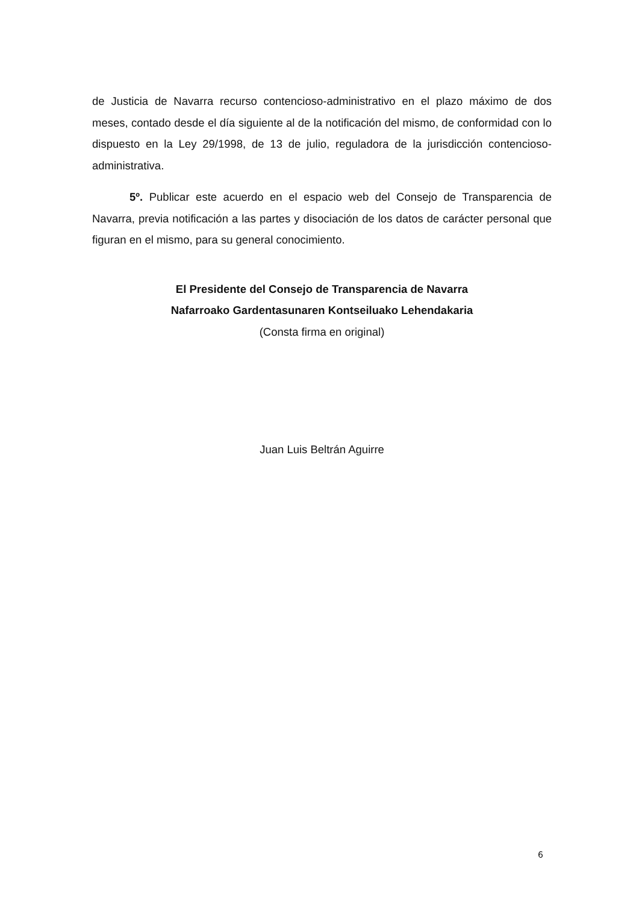de Justicia de Navarra recurso contencioso-administrativo en el plazo máximo de dos meses, contado desde el día siguiente al de la notificación del mismo, de conformidad con lo dispuesto en la Ley 29/1998, de 13 de julio, reguladora de la jurisdicción contencioso-administrativa.
5º. Publicar este acuerdo en el espacio web del Consejo de Transparencia de Navarra, previa notificación a las partes y disociación de los datos de carácter personal que figuran en el mismo, para su general conocimiento.
El Presidente del Consejo de Transparencia de Navarra
Nafarroako Gardentasunaren Kontseiluako Lehendakaria
(Consta firma en original)
Juan Luis Beltrán Aguirre
6